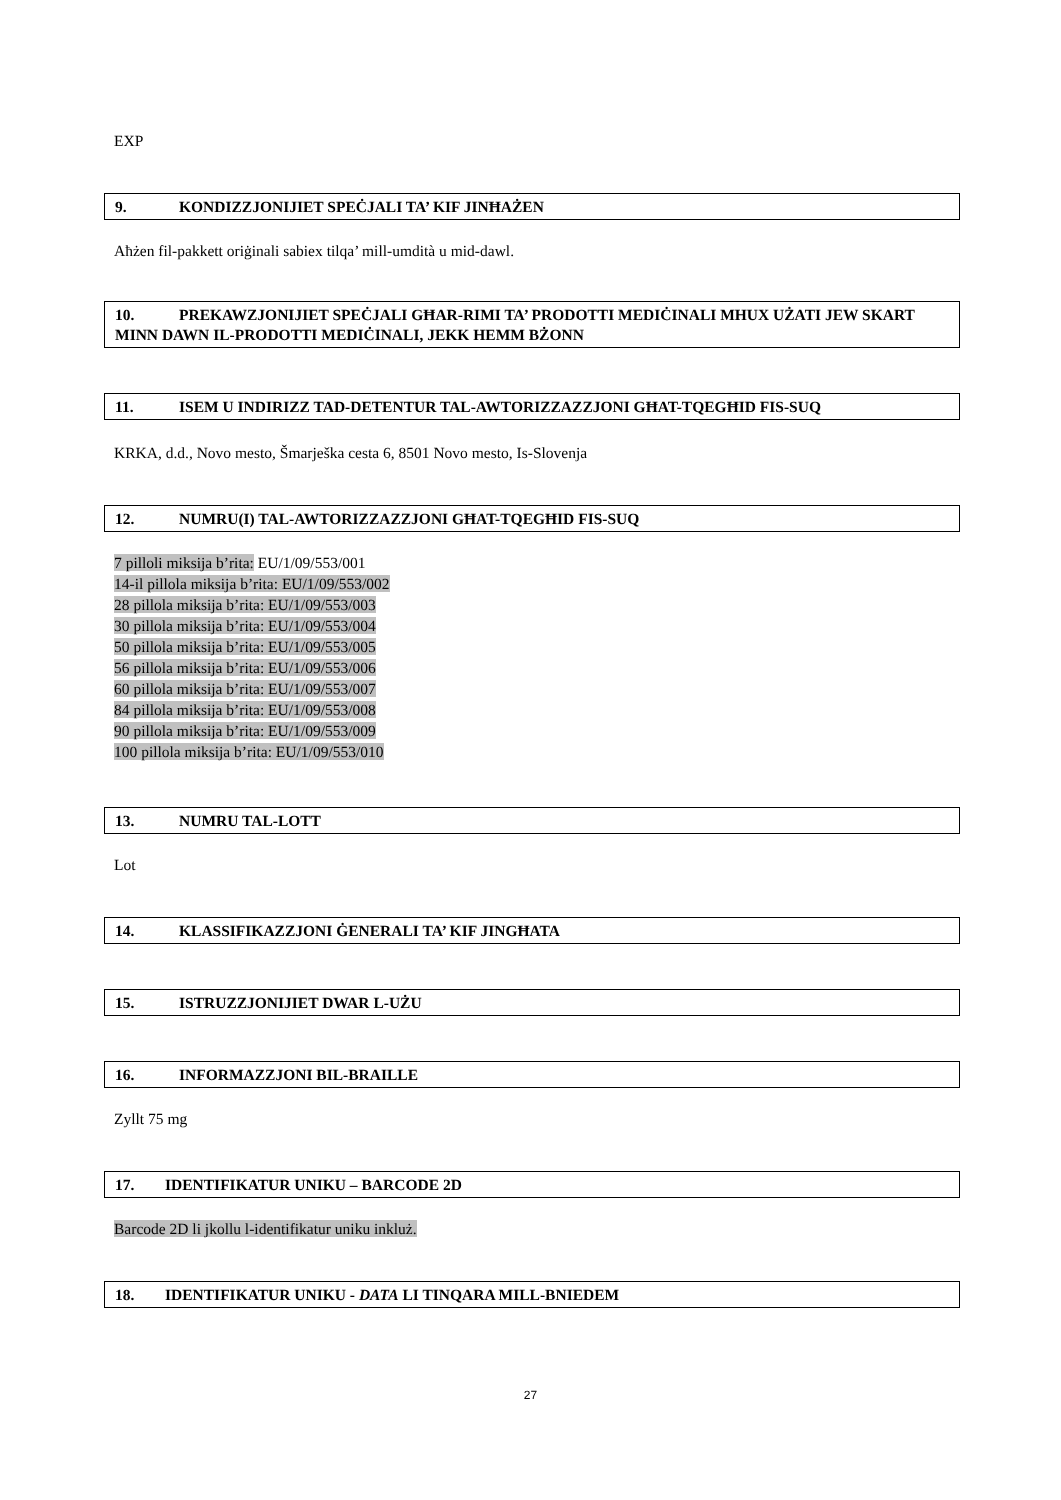EXP
9. KONDIZZJONIJIET SPEĊJALI TA’ KIF JINĦAŻEN
Aħżen fil-pakkett oriġinali sabiex tilqa’ mill-umdità u mid-dawl.
10. PREKAWZJONIJIET SPEĊJALI GĦAR-RIMI TA’ PRODOTTI MEDIĊINALI MHUX UŻATI JEW SKART MINN DAWN IL-PRODOTTI MEDIĊINALI, JEKK HEMM BŻONN
11. ISEM U INDIRIZZ TAD-DETENTUR TAL-AWTORIZZAZZJONI GĦAT-TQEGĦID FIS-SUQ
KRKA, d.d., Novo mesto, Šmarješka cesta 6, 8501 Novo mesto, Is-Slovenja
12. NUMRU(I) TAL-AWTORIZZAZZJONI GĦAT-TQEGĦID FIS-SUQ
7 pilloli miksija b’rita: EU/1/09/553/001
14-il pillola miksija b’rita: EU/1/09/553/002
28 pillola miksija b’rita: EU/1/09/553/003
30 pillola miksija b’rita: EU/1/09/553/004
50 pillola miksija b’rita: EU/1/09/553/005
56 pillola miksija b’rita: EU/1/09/553/006
60 pillola miksija b’rita: EU/1/09/553/007
84 pillola miksija b’rita: EU/1/09/553/008
90 pillola miksija b’rita: EU/1/09/553/009
100 pillola miksija b’rita: EU/1/09/553/010
13. NUMRU TAL-LOTT
Lot
14. KLASSIFIKAZZJONI ĠENERALI TA’ KIF JINGĦATA
15. ISTRUZZJONIJIET DWAR L-UŻU
16. INFORMAZZJONI BIL-BRAILLE
Zyllt 75 mg
17. IDENTIFIKATUR UNIKU – BARCODE 2D
Barcode 2D li jkollu l-identifikatur uniku inkluż.
18. IDENTIFIKATUR UNIKU - DATA LI TINQARA MILL-BNIEDEM
27